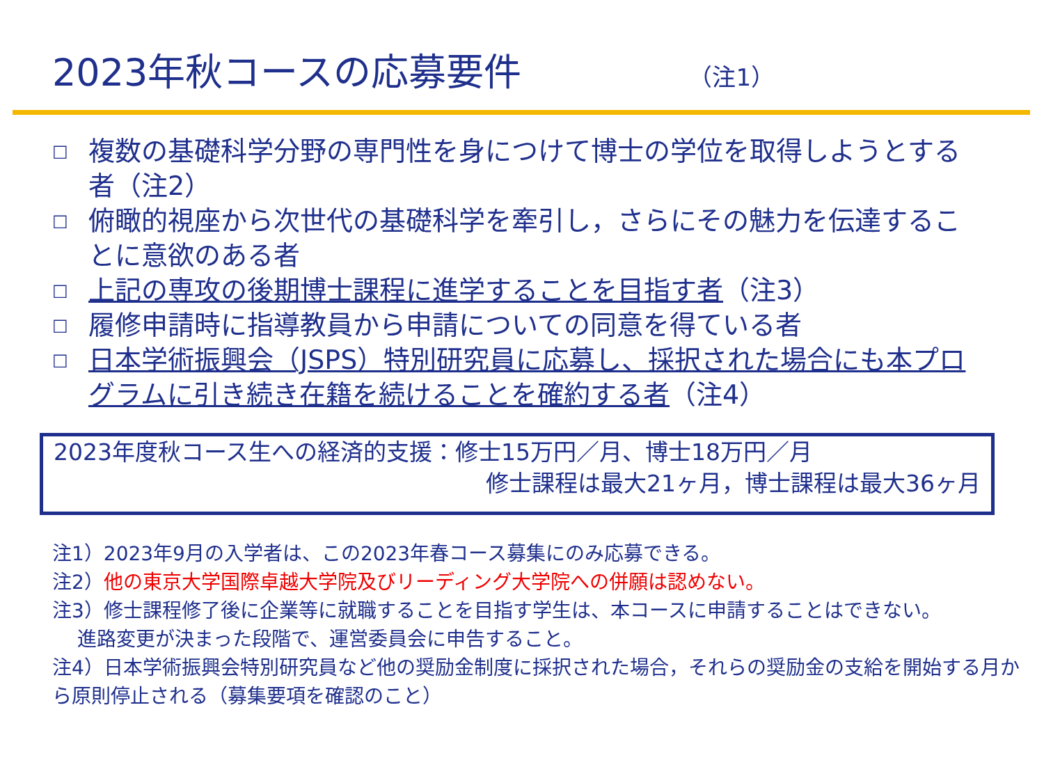2023年秋コースの応募要件 （注1）
□
複数の基礎科学分野の専門性を身につけて博士の学位を取得しようとする者（注2）
□
俯瞰的視座から次世代の基礎科学を牽引し，さらにその魅力を伝達することに意欲のある者
□
上記の専攻の後期博士課程に進学することを目指す者（注3）
□
履修申請時に指導教員から申請についての同意を得ている者
□
日本学術振興会（JSPS）特別研究員に応募し、採択された場合にも本プログラムに引き続き在籍を続けることを確約する者（注4）
2023年度秋コース生への経済的支援：修士15万円／月、博士18万円／月
修士課程は最大21ヶ月，博士課程は最大36ヶ月
注1）2023年9月の入学者は、この2023年春コース募集にのみ応募できる。
注2）他の東京大学国際卓越大学院及びリーディング大学院への併願は認めない。
注3）修士課程修了後に企業等に就職することを目指す学生は、本コースに申請することはできない。
進路変更が決まった段階で、運営委員会に申告すること。
注4）日本学術振興会特別研究員など他の奨励金制度に採択された場合，それらの奨励金の支給を開始する月から原則停止される（募集要項を確認のこと）